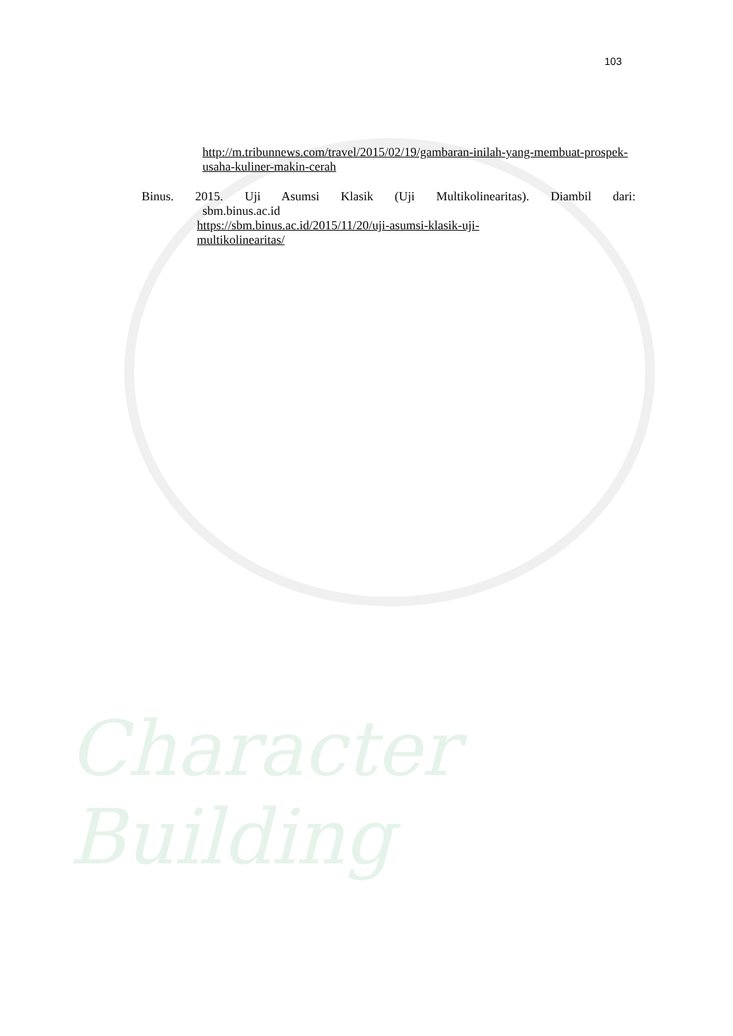Character Building
103
http://m.tribunnews.com/travel/2015/02/19/gambaran-inilah-yang-membuat-prospek-usaha-kuliner-makin-cerah
Binus. 2015. Uji Asumsi Klasik (Uji Multikolinearitas). Diambil dari:
sbm.binus.ac.id
https://sbm.binus.ac.id/2015/11/20/uji-asumsi-klasik-uji-
multikolinearitas/